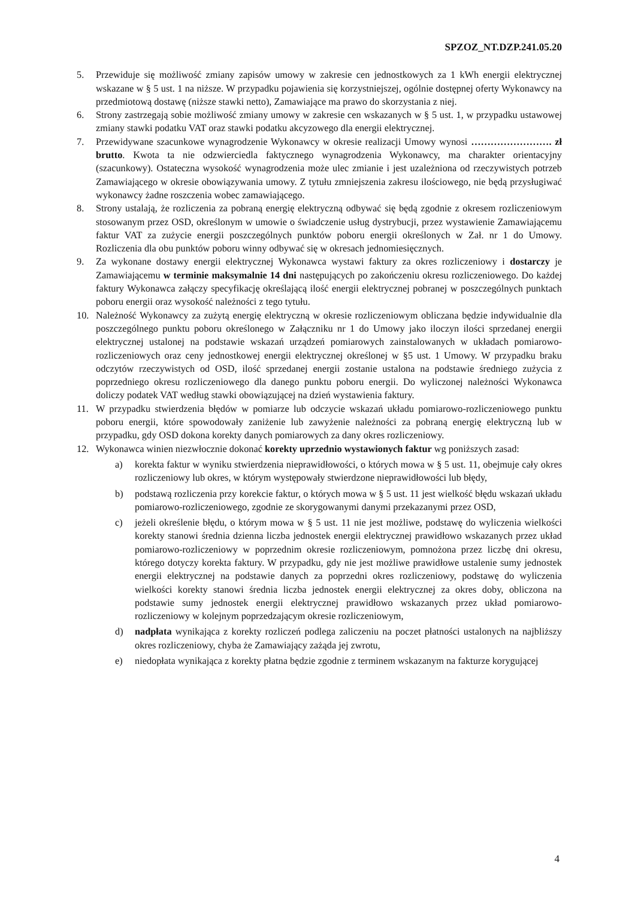SPZOZ_NT.DZP.241.05.20
5. Przewiduje się możliwość zmiany zapisów umowy w zakresie cen jednostkowych za 1 kWh energii elektrycznej wskazane w § 5 ust. 1 na niższe. W przypadku pojawienia się korzystniejszej, ogólnie dostępnej oferty Wykonawcy na przedmiotową dostawę (niższe stawki netto), Zamawiające ma prawo do skorzystania z niej.
6. Strony zastrzegają sobie możliwość zmiany umowy w zakresie cen wskazanych w § 5 ust. 1, w przypadku ustawowej zmiany stawki podatku VAT oraz stawki podatku akcyzowego dla energii elektrycznej.
7. Przewidywane szacunkowe wynagrodzenie Wykonawcy w okresie realizacji Umowy wynosi ……………………. zł brutto. Kwota ta nie odzwierciedla faktycznego wynagrodzenia Wykonawcy, ma charakter orientacyjny (szacunkowy). Ostateczna wysokość wynagrodzenia może ulec zmianie i jest uzależniona od rzeczywistych potrzeb Zamawiającego w okresie obowiązywania umowy. Z tytułu zmniejszenia zakresu ilościowego, nie będą przysługiwać wykonawcy żadne roszczenia wobec zamawiającego.
8. Strony ustalają, że rozliczenia za pobraną energię elektryczną odbywać się będą zgodnie z okresem rozliczeniowym stosowanym przez OSD, określonym w umowie o świadczenie usług dystrybucji, przez wystawienie Zamawiającemu faktur VAT za zużycie energii poszczególnych punktów poboru energii określonych w Zał. nr 1 do Umowy. Rozliczenia dla obu punktów poboru winny odbywać się w okresach jednomiesięcznych.
9. Za wykonane dostawy energii elektrycznej Wykonawca wystawi faktury za okres rozliczeniowy i dostarczy je Zamawiającemu w terminie maksymalnie 14 dni następujących po zakończeniu okresu rozliczeniowego. Do każdej faktury Wykonawca załączy specyfikację określającą ilość energii elektrycznej pobranej w poszczególnych punktach poboru energii oraz wysokość należności z tego tytułu.
10. Należność Wykonawcy za zużytą energię elektryczną w okresie rozliczeniowym obliczana będzie indywidualnie dla poszczególnego punktu poboru określonego w Załączniku nr 1 do Umowy jako iloczyn ilości sprzedanej energii elektrycznej ustalonej na podstawie wskazań urządzeń pomiarowych zainstalowanych w układach pomiarowo-rozliczeniowych oraz ceny jednostkowej energii elektrycznej określonej w §5 ust. 1 Umowy. W przypadku braku odczytów rzeczywistych od OSD, ilość sprzedanej energii zostanie ustalona na podstawie średniego zużycia z poprzedniego okresu rozliczeniowego dla danego punktu poboru energii. Do wyliczonej należności Wykonawca doliczy podatek VAT według stawki obowiązującej na dzień wystawienia faktury.
11. W przypadku stwierdzenia błędów w pomiarze lub odczycie wskazań układu pomiarowo-rozliczeniowego punktu poboru energii, które spowodowały zaniżenie lub zawyżenie należności za pobraną energię elektryczną lub w przypadku, gdy OSD dokona korekty danych pomiarowych za dany okres rozliczeniowy.
12. Wykonawca winien niezwłocznie dokonać korekty uprzednio wystawionych faktur wg poniższych zasad:
a) korekta faktur w wyniku stwierdzenia nieprawidłowości, o których mowa w § 5 ust. 11, obejmuje cały okres rozliczeniowy lub okres, w którym występowały stwierdzone nieprawidłowości lub błędy,
b) podstawą rozliczenia przy korekcie faktur, o których mowa w § 5 ust. 11 jest wielkość błędu wskazań układu pomiarowo-rozliczeniowego, zgodnie ze skorygowanymi danymi przekazanymi przez OSD,
c) jeżeli określenie błędu, o którym mowa w § 5 ust. 11 nie jest możliwe, podstawę do wyliczenia wielkości korekty stanowi średnia dzienna liczba jednostek energii elektrycznej prawidłowo wskazanych przez układ pomiarowo-rozliczeniowy w poprzednim okresie rozliczeniowym, pomnożona przez liczbę dni okresu, którego dotyczy korekta faktury. W przypadku, gdy nie jest możliwe prawidłowe ustalenie sumy jednostek energii elektrycznej na podstawie danych za poprzedni okres rozliczeniowy, podstawę do wyliczenia wielkości korekty stanowi średnia liczba jednostek energii elektrycznej za okres doby, obliczona na podstawie sumy jednostek energii elektrycznej prawidłowo wskazanych przez układ pomiarowo-rozliczeniowy w kolejnym poprzedzającym okresie rozliczeniowym,
d) nadpłata wynikająca z korekty rozliczeń podlega zaliczeniu na poczet płatności ustalonych na najbliższy okres rozliczeniowy, chyba że Zamawiający zażąda jej zwrotu,
e) niedopłata wynikająca z korekty płatna będzie zgodnie z terminem wskazanym na fakturze korygującej
4